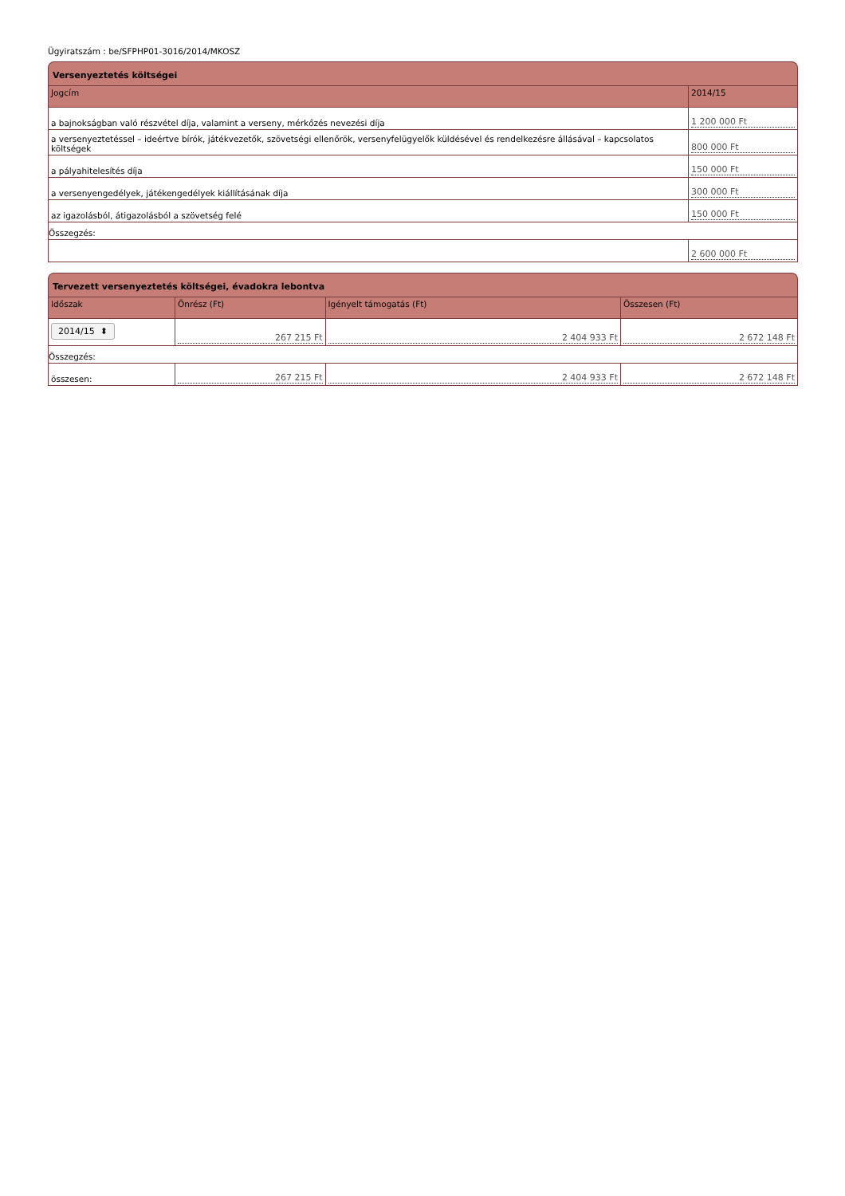Ügyiratszám : be/SFPHP01-3016/2014/MKOSZ
Versenyeztetés költségei
| Jogcím | 2014/15 |
| --- | --- |
| a bajnokságban való részvétel díja, valamint a verseny, mérkőzés nevezési díja | 1 200 000 Ft |
| a versenyeztetéssel – ideértve bírók, játékvezetők, szövetségi ellenőrök, versenyfelügyelők küldésével és rendelkezésre állásával – kapcsolatos költségek | 800 000 Ft |
| a pályahitelesítés díja | 150 000 Ft |
| a versenyengedélyek, játékengedélyek kiállításának díja | 300 000 Ft |
| az igazolásból, átigazolásból a szövetség felé | 150 000 Ft |
| Összegzés: | |
| | 2 600 000 Ft |
Tervezett versenyeztetés költségei, évadokra lebontva
| Időszak | Önrész (Ft) | Igényelt támogatás (Ft) | Összesen (Ft) |
| --- | --- | --- | --- |
| 2014/15 ⬍ | 267 215 Ft | 2 404 933 Ft | 2 672 148 Ft |
| Összegzés: | | | |
| összesen: | 267 215 Ft | 2 404 933 Ft | 2 672 148 Ft |